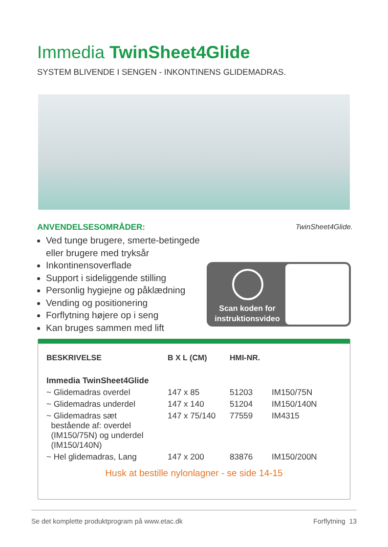Immedia TwinSheet4Glide
SYSTEM BLIVENDE I SENGEN - INKONTINENS GLIDEMADRAS.
ANVENDELSESOMRÅDER:
Ved tunge brugere, smerte-betingede eller brugere med tryksår
Inkontinensoverflade
Support i sideliggende stilling
Personlig hygiejne og påklædning
Vending og positionering
Forflytning højere op i seng
Kan bruges sammen med lift
TwinSheet4Glide.
Scan koden for instruktionsvideo
| BESKRIVELSE | B X L (CM) | HMI-NR. | |
| --- | --- | --- | --- |
| Immedia TwinSheet4Glide | | | |
| ~ Glidemadras overdel | 147 x 85 | 51203 | IM150/75N |
| ~ Glidemadras underdel | 147 x 140 | 51204 | IM150/140N |
| ~ Glidemadras sæt bestående af: overdel (IM150/75N) og underdel (IM150/140N) | 147 x 75/140 | 77559 | IM4315 |
| ~ Hel glidemadras, Lang | 147 x 200 | 83876 | IM150/200N |
Husk at bestille nylonlagner - se side 14-15
Se det komplette produktprogram på www.etac.dk Forflytning 13